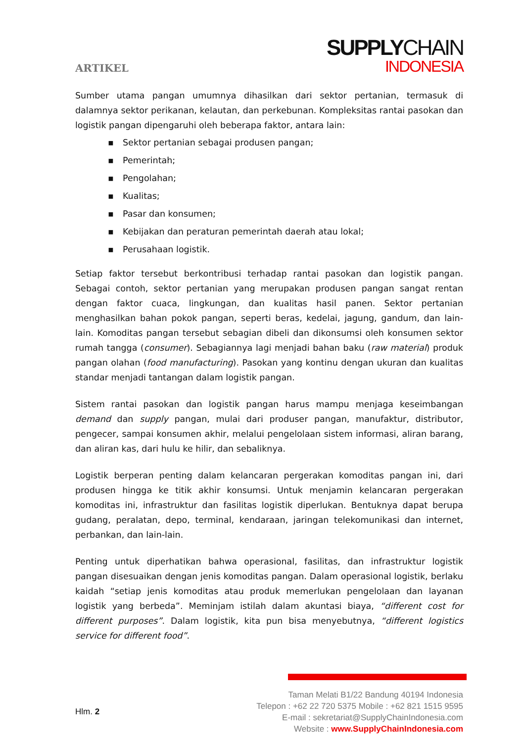ARTIKEL
SUPPLYCHAIN
INDONESIA
Sumber utama pangan umumnya dihasilkan dari sektor pertanian, termasuk di dalamnya sektor perikanan, kelautan, dan perkebunan. Kompleksitas rantai pasokan dan logistik pangan dipengaruhi oleh beberapa faktor, antara lain:
▪ Sektor pertanian sebagai produsen pangan;
▪ Pemerintah;
▪ Pengolahan;
▪ Kualitas;
▪ Pasar dan konsumen;
▪ Kebijakan dan peraturan pemerintah daerah atau lokal;
▪ Perusahaan logistik.
Setiap faktor tersebut berkontribusi terhadap rantai pasokan dan logistik pangan. Sebagai contoh, sektor pertanian yang merupakan produsen pangan sangat rentan dengan faktor cuaca, lingkungan, dan kualitas hasil panen. Sektor pertanian menghasilkan bahan pokok pangan, seperti beras, kedelai, jagung, gandum, dan lain-lain. Komoditas pangan tersebut sebagian dibeli dan dikonsumsi oleh konsumen sektor rumah tangga (consumer). Sebagiannya lagi menjadi bahan baku (raw material) produk pangan olahan (food manufacturing). Pasokan yang kontinu dengan ukuran dan kualitas standar menjadi tantangan dalam logistik pangan.
Sistem rantai pasokan dan logistik pangan harus mampu menjaga keseimbangan demand dan supply pangan, mulai dari produser pangan, manufaktur, distributor, pengecer, sampai konsumen akhir, melalui pengelolaan sistem informasi, aliran barang, dan aliran kas, dari hulu ke hilir, dan sebaliknya.
Logistik berperan penting dalam kelancaran pergerakan komoditas pangan ini, dari produsen hingga ke titik akhir konsumsi. Untuk menjamin kelancaran pergerakan komoditas ini, infrastruktur dan fasilitas logistik diperlukan. Bentuknya dapat berupa gudang, peralatan, depo, terminal, kendaraan, jaringan telekomunikasi dan internet, perbankan, dan lain-lain.
Penting untuk diperhatikan bahwa operasional, fasilitas, dan infrastruktur logistik pangan disesuaikan dengan jenis komoditas pangan. Dalam operasional logistik, berlaku kaidah “setiap jenis komoditas atau produk memerlukan pengelolaan dan layanan logistik yang berbeda”. Meminjam istilah dalam akuntasi biaya, “different cost for different purposes”. Dalam logistik, kita pun bisa menyebutnya, “different logistics service for different food”.
Hlm. 2
Taman Melati B1/22 Bandung 40194 Indonesia
Telepon : +62 22 720 5375 Mobile : +62 821 1515 9595
E-mail : sekretariat@SupplyChainIndonesia.com
Website : www.SupplyChainIndonesia.com